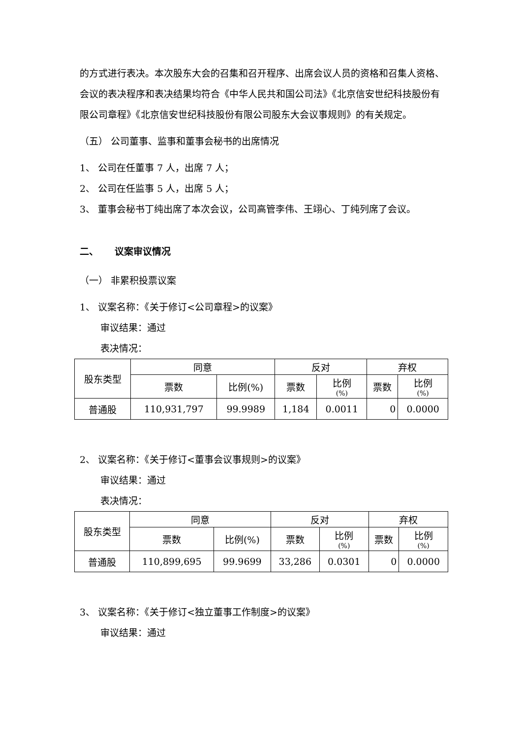的方式进行表决。本次股东大会的召集和召开程序、出席会议人员的资格和召集人资格、会议的表决程序和表决结果均符合《中华人民共和国公司法》《北京信安世纪科技股份有限公司章程》《北京信安世纪科技股份有限公司股东大会议事规则》的有关规定。
（五） 公司董事、监事和董事会秘书的出席情况
1、 公司在任董事 7 人，出席 7 人；
2、 公司在任监事 5 人，出席 5 人；
3、 董事会秘书丁纯出席了本次会议，公司高管李伟、王翊心、丁纯列席了会议。
二、 议案审议情况
（一） 非累积投票议案
1、 议案名称：《关于修订<公司章程>的议案》
审议结果：通过
表决情况：
| 股东类型 | 同意 | | 反对 | | 弃权 | |
| --- | --- | --- | --- | --- | --- | --- |
| | 票数 | 比例(%) | 票数 | 比例 (%) | 票数 | 比例 (%) |
| 普通股 | 110,931,797 | 99.9989 | 1,184 | 0.0011 | 0 | 0.0000 |
2、 议案名称：《关于修订<董事会议事规则>的议案》
审议结果：通过
表决情况：
| 股东类型 | 同意 | | 反对 | | 弃权 | |
| --- | --- | --- | --- | --- | --- | --- |
| | 票数 | 比例(%) | 票数 | 比例 (%) | 票数 | 比例 (%) |
| 普通股 | 110,899,695 | 99.9699 | 33,286 | 0.0301 | 0 | 0.0000 |
3、 议案名称：《关于修订<独立董事工作制度>的议案》
审议结果：通过